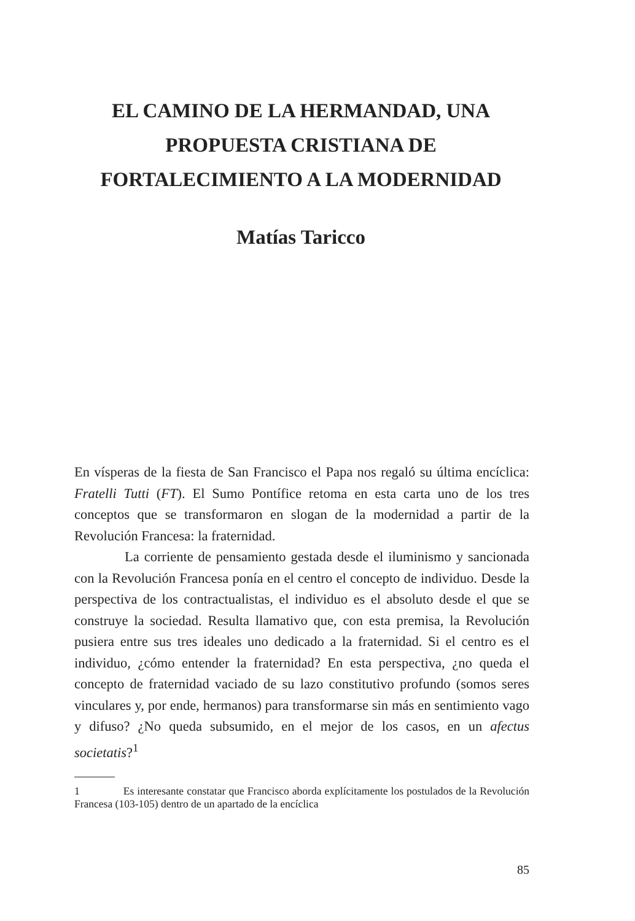EL CAMINO DE LA HERMANDAD, UNA PROPUESTA CRISTIANA DE FORTALECIMIENTO A LA MODERNIDAD
Matías Taricco
En vísperas de la fiesta de San Francisco el Papa nos regaló su última encíclica: Fratelli Tutti (FT). El Sumo Pontífice retoma en esta carta uno de los tres conceptos que se transformaron en slogan de la modernidad a partir de la Revolución Francesa: la fraternidad.
La corriente de pensamiento gestada desde el iluminismo y sancionada con la Revolución Francesa ponía en el centro el concepto de individuo. Desde la perspectiva de los contractualistas, el individuo es el absoluto desde el que se construye la sociedad. Resulta llamativo que, con esta premisa, la Revolución pusiera entre sus tres ideales uno dedicado a la fraternidad. Si el centro es el individuo, ¿cómo entender la fraternidad? En esta perspectiva, ¿no queda el concepto de fraternidad vaciado de su lazo constitutivo profundo (somos seres vinculares y, por ende, hermanos) para transformarse sin más en sentimiento vago y difuso? ¿No queda subsumido, en el mejor de los casos, en un afectus societatis?<sup>1</sup>
1 Es interesante constatar que Francisco aborda explícitamente los postulados de la Revolución Francesa (103-105) dentro de un apartado de la encíclica
85